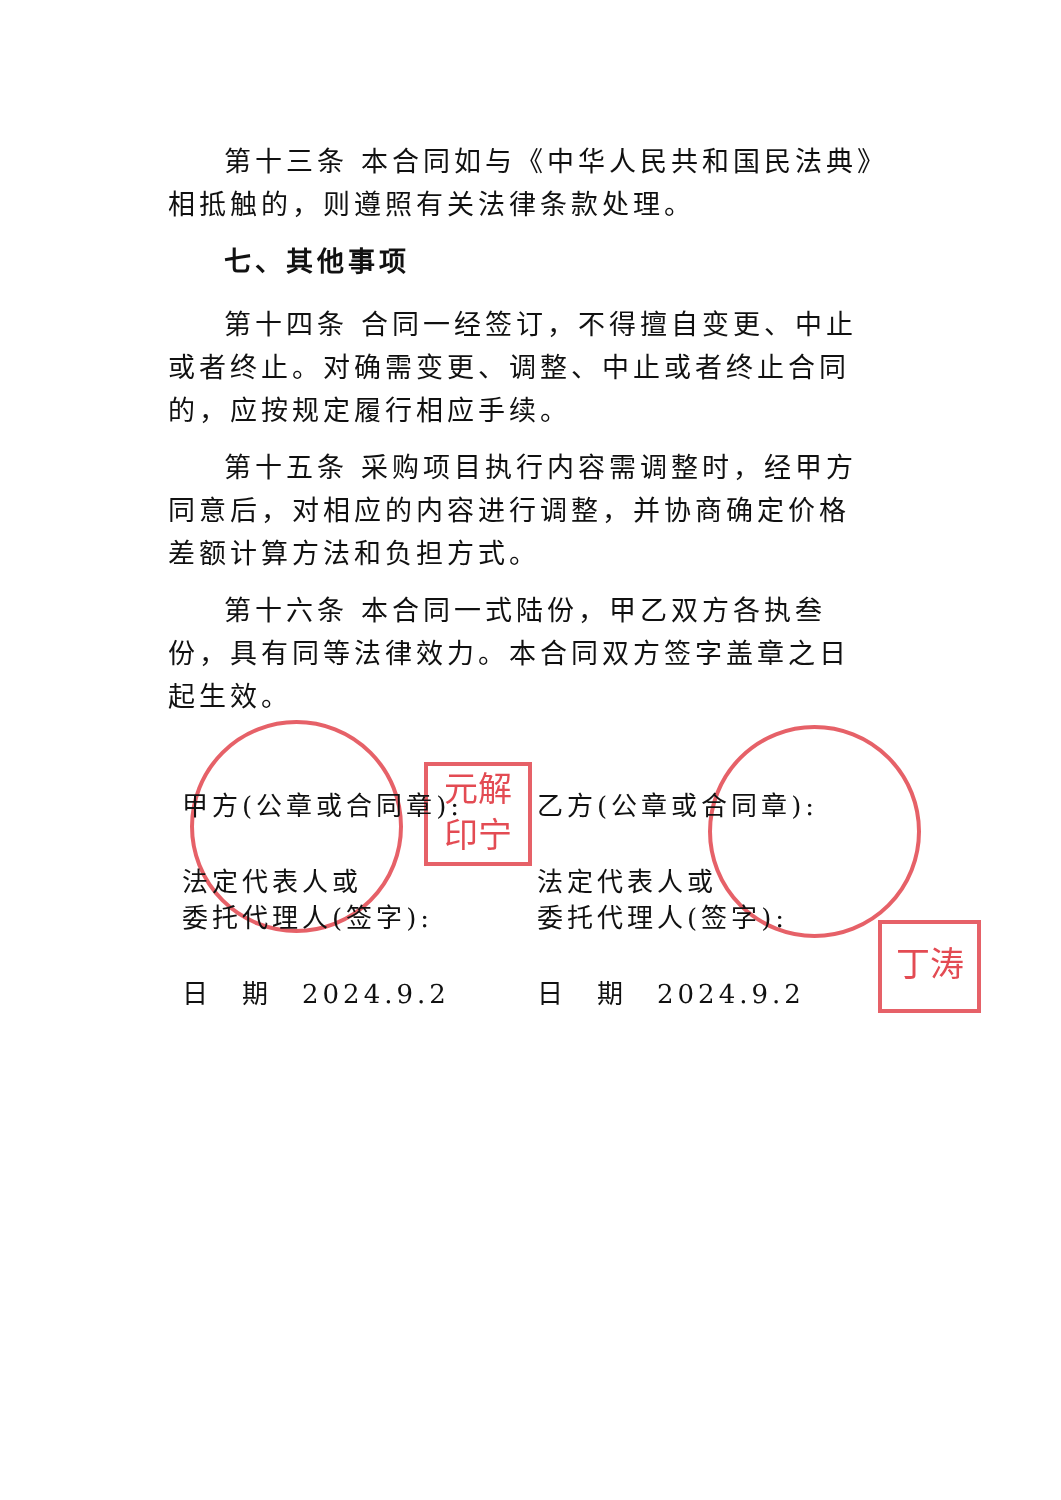元解
印宁
丁涛
第十三条 本合同如与《中华人民共和国民法典》相抵触的，则遵照有关法律条款处理。
七、其他事项
第十四条 合同一经签订，不得擅自变更、中止或者终止。对确需变更、调整、中止或者终止合同的，应按规定履行相应手续。
第十五条 采购项目执行内容需调整时，经甲方同意后，对相应的内容进行调整，并协商确定价格差额计算方法和负担方式。
第十六条 本合同一式陆份，甲乙双方各执叁份，具有同等法律效力。本合同双方签字盖章之日起生效。
甲方(公章或合同章):
法定代表人或
委托代理人(签字):
日　期　2024.9.2
乙方(公章或合同章):
法定代表人或
委托代理人(签字):
日　期　2024.9.2